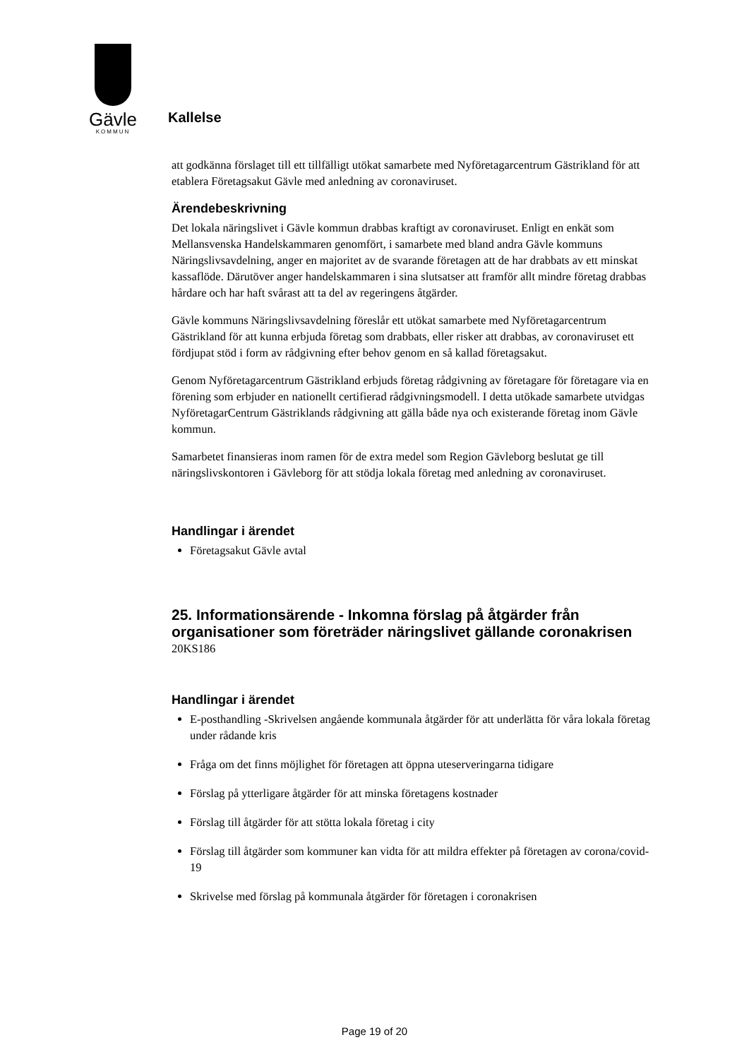Gävle
KOMMUN
Kallelse
att godkänna förslaget till ett tillfälligt utökat samarbete med Nyföretagarcentrum Gästrikland för att etablera Företagsakut Gävle med anledning av coronaviruset.
Ärendebeskrivning
Det lokala näringslivet i Gävle kommun drabbas kraftigt av coronaviruset. Enligt en enkät som Mellansvenska Handelskammaren genomfört, i samarbete med bland andra Gävle kommuns Näringslivsavdelning, anger en majoritet av de svarande företagen att de har drabbats av ett minskat kassaflöde. Därutöver anger handelskammaren i sina slutsatser att framför allt mindre företag drabbas hårdare och har haft svårast att ta del av regeringens åtgärder.
Gävle kommuns Näringslivsavdelning föreslår ett utökat samarbete med Nyföretagarcentrum Gästrikland för att kunna erbjuda företag som drabbats, eller risker att drabbas, av coronaviruset ett fördjupat stöd i form av rådgivning efter behov genom en så kallad företagsakut.
Genom Nyföretagarcentrum Gästrikland erbjuds företag rådgivning av företagare för företagare via en förening som erbjuder en nationellt certifierad rådgivningsmodell. I detta utökade samarbete utvidgas NyföretagarCentrum Gästriklands rådgivning att gälla både nya och existerande företag inom Gävle kommun.
Samarbetet finansieras inom ramen för de extra medel som Region Gävleborg beslutat ge till näringslivskontoren i Gävleborg för att stödja lokala företag med anledning av coronaviruset.
Handlingar i ärendet
Företagsakut Gävle avtal
25. Informationsärende - Inkomna förslag på åtgärder från organisationer som företräder näringslivet gällande coronakrisen
20KS186
Handlingar i ärendet
E-posthandling -Skrivelsen angående kommunala åtgärder för att underlätta för våra lokala företag under rådande kris
Fråga om det finns möjlighet för företagen att öppna uteserveringarna tidigare
Förslag på ytterligare åtgärder för att minska företagens kostnader
Förslag till åtgärder för att stötta lokala företag i city
Förslag till åtgärder som kommuner kan vidta för att mildra effekter på företagen av corona/covid-19
Skrivelse med förslag på kommunala åtgärder för företagen i coronakrisen
Page 19 of 20